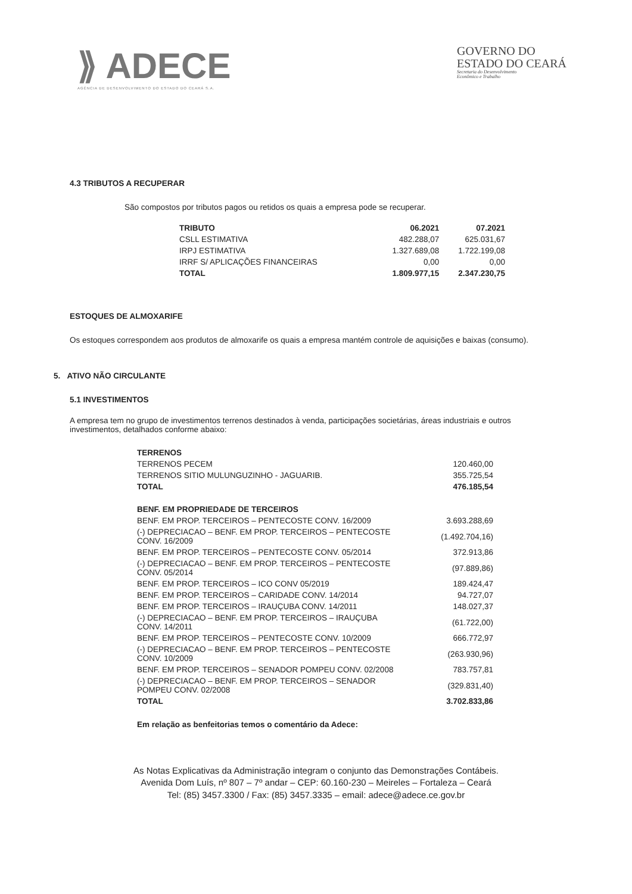⟫ ADECE
AGÊNCIA DE DESENVOLVIMENTO DO ESTADO DO CEARÁ S.A.
GOVERNO DO
ESTADO DO CEARÁ
Secretaria do Desenvolvimento
Econômico e Trabalho
4.3 TRIBUTOS A RECUPERAR
São compostos por tributos pagos ou retidos os quais a empresa pode se recuperar.
| TRIBUTO | 06.2021 | 07.2021 |
| --- | --- | --- |
| CSLL ESTIMATIVA | 482.288,07 | 625.031,67 |
| IRPJ ESTIMATIVA | 1.327.689,08 | 1.722.199,08 |
| IRRF S/ APLICAÇÕES FINANCEIRAS | 0,00 | 0,00 |
| TOTAL | 1.809.977,15 | 2.347.230,75 |
ESTOQUES DE ALMOXARIFE
Os estoques correspondem aos produtos de almoxarife os quais a empresa mantém controle de aquisições e baixas (consumo).
5. ATIVO NÃO CIRCULANTE
5.1 INVESTIMENTOS
A empresa tem no grupo de investimentos terrenos destinados à venda, participações societárias, áreas industriais e outros investimentos, detalhados conforme abaixo:
| TERRENOS | |
| --- | --- |
| TERRENOS PECEM | 120.460,00 |
| TERRENOS SITIO MULUNGUZINHO - JAGUARIB. | 355.725,54 |
| TOTAL | 476.185,54 |
| BENF. EM PROPRIEDADE DE TERCEIROS | |
| BENF. EM PROP. TERCEIROS – PENTECOSTE CONV. 16/2009 | 3.693.288,69 |
| (-) DEPRECIACAO – BENF. EM PROP. TERCEIROS – PENTECOSTE CONV. 16/2009 | (1.492.704,16) |
| BENF. EM PROP. TERCEIROS – PENTECOSTE CONV. 05/2014 | 372.913,86 |
| (-) DEPRECIACAO – BENF. EM PROP. TERCEIROS – PENTECOSTE CONV. 05/2014 | (97.889,86) |
| BENF. EM PROP. TERCEIROS – ICO CONV 05/2019 | 189.424,47 |
| BENF. EM PROP. TERCEIROS – CARIDADE CONV. 14/2014 | 94.727,07 |
| BENF. EM PROP. TERCEIROS – IRAUÇUBA CONV. 14/2011 | 148.027,37 |
| (-) DEPRECIACAO – BENF. EM PROP. TERCEIROS – IRAUÇUBA CONV. 14/2011 | (61.722,00) |
| BENF. EM PROP. TERCEIROS – PENTECOSTE CONV. 10/2009 | 666.772,97 |
| (-) DEPRECIACAO – BENF. EM PROP. TERCEIROS – PENTECOSTE CONV. 10/2009 | (263.930,96) |
| BENF. EM PROP. TERCEIROS – SENADOR POMPEU CONV. 02/2008 | 783.757,81 |
| (-) DEPRECIACAO – BENF. EM PROP. TERCEIROS – SENADOR POMPEU CONV. 02/2008 | (329.831,40) |
| TOTAL | 3.702.833,86 |
Em relação as benfeitorias temos o comentário da Adece:
As Notas Explicativas da Administração integram o conjunto das Demonstrações Contábeis.
Avenida Dom Luís, nº 807 – 7º andar – CEP: 60.160-230 – Meireles – Fortaleza – Ceará
Tel: (85) 3457.3300 / Fax: (85) 3457.3335 – email: adece@adece.ce.gov.br